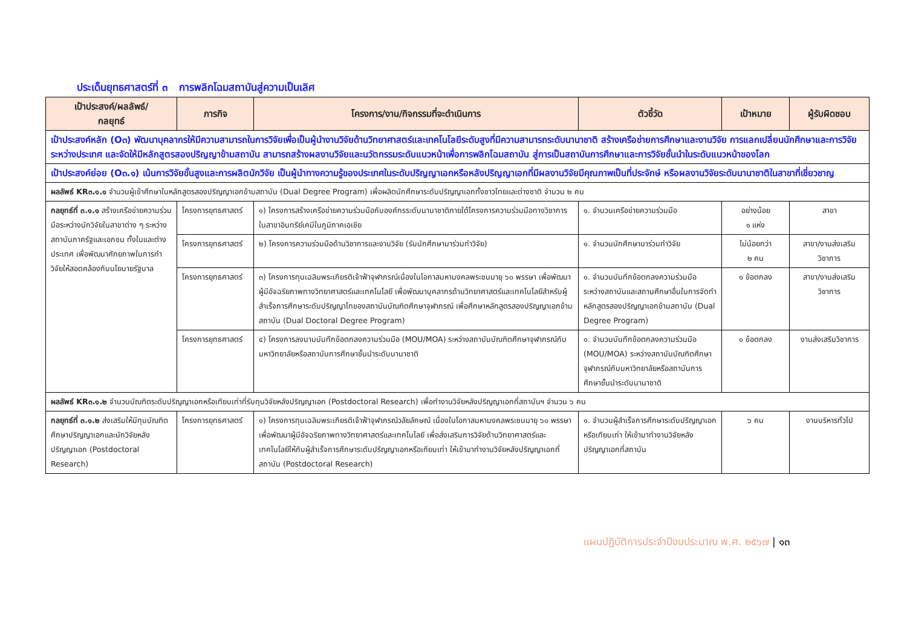ประเด็นยุทธศาสตร์ที่ ๓ การพลิกโฉมสถาบันสู่ความเป็นเลิศ
| เป้าประสงค์/ผลลัพธ์/ กลยุทธ์ | ภารกิจ | โครงการ/งาน/กิจกรรมที่จะดำเนินการ | ตัวชี้วัด | เป้าหมาย | ผู้รับผิดชอบ |
| --- | --- | --- | --- | --- | --- |
| เป้าประสงค์หลัก (O๓) พัฒนาบุคลากรให้มีความสามารถในการวิจัยเพื่อเป็นผู้นำงานวิจัยด้านวิทยาศาสตร์และเทคโนโลยีระดับสูงที่มีความสามารถระดับนานาชาติ สร้างเครือข่ายการศึกษาและงานวิจัย การแลกเปลี่ยนนักศึกษาและการวิจัยระหว่างประเทศ และจัดให้มีหลักสูตรสองปริญญาข้ามสถาบัน สามารถสร้างผลงานวิจัยและนวัตกรรมระดับแนวหน้าเพื่อการพลิกโฉมสถาบัน สู่การเป็นสถาบันการศึกษาและการวิจัยชั้นนำในระดับแนวหน้าของโลก | | | | | |
| เป้าประสงค์ย่อย (O๓.๑) เน้นการวิจัยขั้นสูงและการผลิตนักวิจัย เป็นผู้นำทางความรู้ของประเทศในระดับปริญญาเอกหรือหลังปริญญาเอกที่มีผลงานวิจัยมีคุณภาพเป็นที่ประจักษ์ หรือผลงานวิจัยระดับนานาชาติในสาขาที่เชี่ยวชาญ | | | | | |
| ผลลัพธ์ KR๓.๑.๑ จำนวนผู้เข้าศึกษาในหลักสูตรสองปริญญาเอกข้ามสถาบัน (Dual Degree Program) เพื่อผลิตนักศึกษาระดับปริญญาเอกทั้งชาวไทยและต่างชาติ จำนวน ๒ คน | | | | | |
| กลยุทธ์ที่ ๓.๑.๑ สร้างเครือข่ายความร่วมมือระหว่างนักวิจัยในสาขาต่าง ๆ ระหว่างสถาบันภาครัฐและเอกชน ทั้งในและต่างประเทศ เพื่อพัฒนาศักยภาพในการทำวิจัยให้สอดคล้องกับนโยบายรัฐบาล | โครงการยุทธศาสตร์ | ๑) โครงการสร้างเครือข่ายความร่วมมือกับองค์กรระดับนานาชาติภายใต้โครงการความร่วมมือทางวิชาการในสาขาอินทรีย์เคมีในภูมิภาคเอเชีย | ๑. จำนวนเครือข่ายความร่วมมือ | อย่างน้อย ๑ แห่ง | สาขา |
| | โครงการยุทธศาสตร์ | ๒) โครงการความร่วมมือด้านวิชาการและงานวิจัย (รับนักศึกษามาร่วมทำวิจัย) | ๑. จำนวนนักศึกษามาร่วมทำวิจัย | ไม่น้อยกว่า ๒ คน | สาขา/งานส่งเสริมวิชาการ |
| | โครงการยุทธศาสตร์ | ๓) โครงการทุนเฉลิมพระเกียรติเจ้าฟ้าจุฬาภรณ์เนื่องในโอกาสมหามงคลพระชนมายุ ๖๐ พรรษา เพื่อพัฒนาผู้มีอัจฉริยภาพทางวิทยาศาสตร์และเทคโนโลยี เพื่อพัฒนาบุคลากรด้านวิทยาศาสตร์และเทคโนโลยีสำหรับผู้สำเร็จการศึกษาระดับปริญญาโทของสถาบันบัณฑิตศึกษาจุฬาภรณ์ เพื่อศึกษาหลักสูตรสองปริญญาเอกข้ามสถาบัน (Dual Doctoral Degree Program) | ๑. จำนวนบันทึกข้อตกลงความร่วมมือระหว่างสถาบันและสถานศึกษาอื่นในการจัดทำหลักสูตรสองปริญญาเอกข้ามสถาบัน (Dual Degree Program) | ๑ ข้อตกลง | สาขา/งานส่งเสริมวิชาการ |
| | โครงการยุทธศาสตร์ | ๔) โครงการลงนามบันทึกข้อตกลงความร่วมมือ (MOU/MOA) ระหว่างสถาบันบัณฑิตศึกษาจุฬาภรณ์กับมหาวิทยาลัยหรือสถาบันการศึกษาชั้นนำระดับนานาชาติ | ๑. จำนวนบันทึกข้อตกลงความร่วมมือ (MOU/MOA) ระหว่างสถาบันบัณฑิตศึกษาจุฬาภรณ์กับมหาวิทยาลัยหรือสถาบันการศึกษาชั้นนำระดับนานาชาติ | ๑ ข้อตกลง | งานส่งเสริมวิชาการ |
| ผลลัพธ์ KR๓.๑.๒ จำนวนบัณฑิตระดับปริญญาเอกหรือเทียบเท่าที่รับทุนวิจัยหลังปริญญาเอก (Postdoctoral Research) เพื่อทำงานวิจัยหลังปริญญาเอกที่สถาบันฯ จำนวน ๖ คน | | | | | |
| กลยุทธ์ที่ ๓.๑.๒ ส่งเสริมให้มีทุนบัณฑิตศึกษาปริญญาเอกและนักวิจัยหลังปริญญาเอก (Postdoctoral Research) | โครงการยุทธศาสตร์ | ๑) โครงการทุนเฉลิมพระเกียรติเจ้าฟ้าจุฬาภรณ์วลัยลักษณ์ เนื่องในโอกาสมหามงคลพระชนมายุ ๖๐ พรรษาเพื่อพัฒนาผู้มีอัจฉริยภาพทางวิทยาศาสตร์และเทคโนโลยี เพื่อส่งเสริมการวิจัยด้านวิทยาศาสตร์และเทคโนโลยีให้กับผู้สำเร็จการศึกษาระดับปริญญาเอกหรือเทียบเท่า ให้เข้ามาทำงานวิจัยหลังปริญญาเอกที่สถาบัน (Postdoctoral Research) | ๑. จำนวนผู้สำเร็จการศึกษาระดับปริญญาเอกหรือเทียบเท่า ให้เข้ามาทำงานวิจัยหลังปริญญาเอกที่สถาบัน | ๖ คน | งานบริหารทั่วไป |
แผนปฏิบัติการประจำปีงบประมาณ พ.ศ. ๒๕๖๗ | ๑๓